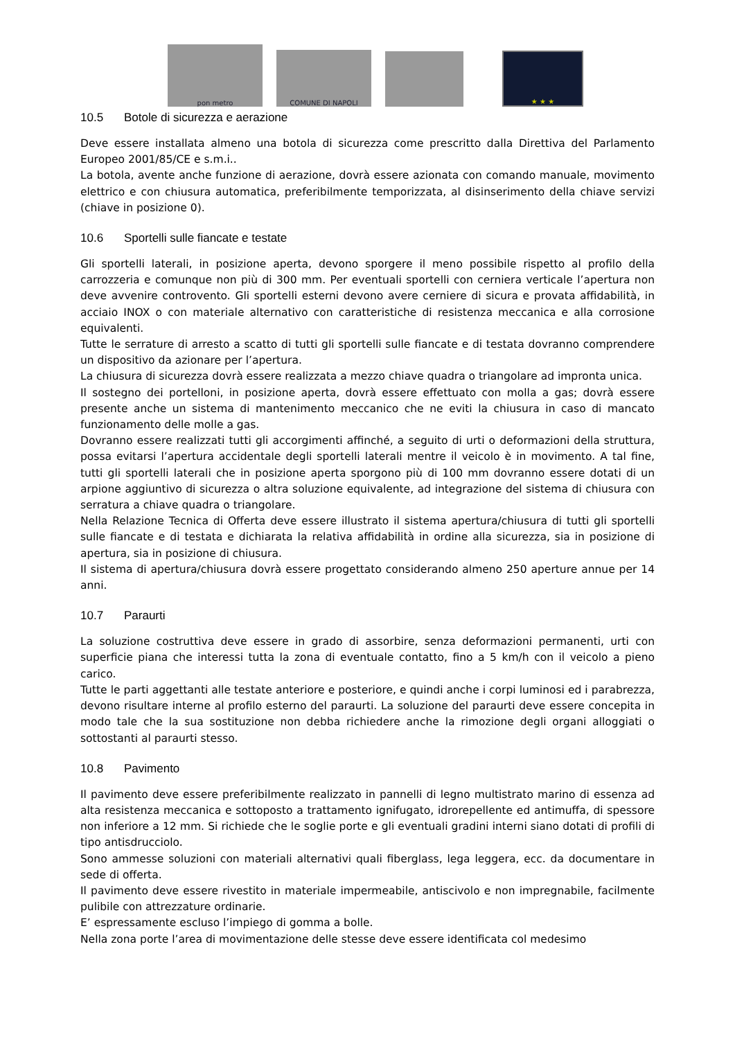pon metro
COMUNE DI NAPOLI
★ ★ ★
10.5 Botole di sicurezza e aerazione
Deve essere installata almeno una botola di sicurezza come prescritto dalla Direttiva del Parlamento Europeo 2001/85/CE e s.m.i..
La botola, avente anche funzione di aerazione, dovrà essere azionata con comando manuale, movimento elettrico e con chiusura automatica, preferibilmente temporizzata, al disinserimento della chiave servizi (chiave in posizione 0).
10.6 Sportelli sulle fiancate e testate
Gli sportelli laterali, in posizione aperta, devono sporgere il meno possibile rispetto al profilo della carrozzeria e comunque non più di 300 mm. Per eventuali sportelli con cerniera verticale l’apertura non deve avvenire controvento. Gli sportelli esterni devono avere cerniere di sicura e provata affidabilità, in acciaio INOX o con materiale alternativo con caratteristiche di resistenza meccanica e alla corrosione equivalenti.
Tutte le serrature di arresto a scatto di tutti gli sportelli sulle fiancate e di testata dovranno comprendere un dispositivo da azionare per l’apertura.
La chiusura di sicurezza dovrà essere realizzata a mezzo chiave quadra o triangolare ad impronta unica.
Il sostegno dei portelloni, in posizione aperta, dovrà essere effettuato con molla a gas; dovrà essere presente anche un sistema di mantenimento meccanico che ne eviti la chiusura in caso di mancato funzionamento delle molle a gas.
Dovranno essere realizzati tutti gli accorgimenti affinché, a seguito di urti o deformazioni della struttura, possa evitarsi l’apertura accidentale degli sportelli laterali mentre il veicolo è in movimento. A tal fine, tutti gli sportelli laterali che in posizione aperta sporgono più di 100 mm dovranno essere dotati di un arpione aggiuntivo di sicurezza o altra soluzione equivalente, ad integrazione del sistema di chiusura con serratura a chiave quadra o triangolare.
Nella Relazione Tecnica di Offerta deve essere illustrato il sistema apertura/chiusura di tutti gli sportelli sulle fiancate e di testata e dichiarata la relativa affidabilità in ordine alla sicurezza, sia in posizione di apertura, sia in posizione di chiusura.
Il sistema di apertura/chiusura dovrà essere progettato considerando almeno 250 aperture annue per 14 anni.
10.7 Paraurti
La soluzione costruttiva deve essere in grado di assorbire, senza deformazioni permanenti, urti con superficie piana che interessi tutta la zona di eventuale contatto, fino a 5 km/h con il veicolo a pieno carico.
Tutte le parti aggettanti alle testate anteriore e posteriore, e quindi anche i corpi luminosi ed i parabrezza, devono risultare interne al profilo esterno del paraurti. La soluzione del paraurti deve essere concepita in modo tale che la sua sostituzione non debba richiedere anche la rimozione degli organi alloggiati o sottostanti al paraurti stesso.
10.8 Pavimento
Il pavimento deve essere preferibilmente realizzato in pannelli di legno multistrato marino di essenza ad alta resistenza meccanica e sottoposto a trattamento ignifugato, idrorepellente ed antimuffa, di spessore non inferiore a 12 mm. Si richiede che le soglie porte e gli eventuali gradini interni siano dotati di profili di tipo antisdrucciolo.
Sono ammesse soluzioni con materiali alternativi quali fiberglass, lega leggera, ecc. da documentare in sede di offerta.
Il pavimento deve essere rivestito in materiale impermeabile, antiscivolo e non impregnabile, facilmente pulibile con attrezzature ordinarie.
E’ espressamente escluso l’impiego di gomma a bolle.
Nella zona porte l’area di movimentazione delle stesse deve essere identificata col medesimo